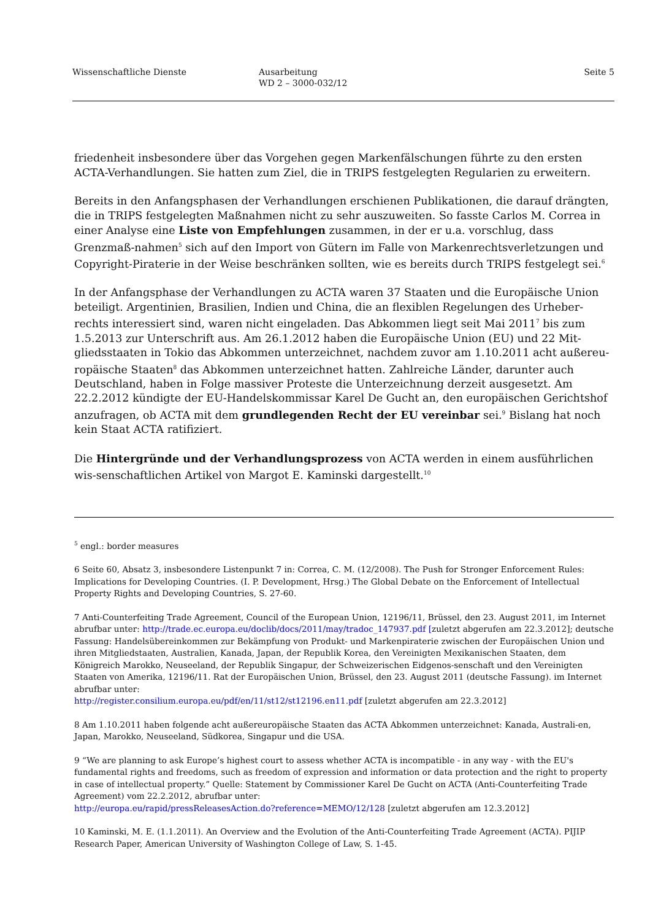Wissenschaftliche Dienste Ausarbeitung
WD 2 – 3000-032/12
Seite 5
friedenheit insbesondere über das Vorgehen gegen Markenfälschungen führte zu den ersten ACTA-Verhandlungen. Sie hatten zum Ziel, die in TRIPS festgelegten Regularien zu erweitern.
Bereits in den Anfangsphasen der Verhandlungen erschienen Publikationen, die darauf drängten, die in TRIPS festgelegten Maßnahmen nicht zu sehr auszuweiten. So fasste Carlos M. Correa in einer Analyse eine Liste von Empfehlungen zusammen, in der er u.a. vorschlug, dass Grenzmaß-nahmen<sup>5</sup> sich auf den Import von Gütern im Falle von Markenrechtsverletzungen und Copyright-Piraterie in der Weise beschränken sollten, wie es bereits durch TRIPS festgelegt sei.<sup>6</sup>
In der Anfangsphase der Verhandlungen zu ACTA waren 37 Staaten und die Europäische Union beteiligt. Argentinien, Brasilien, Indien und China, die an flexiblen Regelungen des Urheber-rechts interessiert sind, waren nicht eingeladen. Das Abkommen liegt seit Mai 2011<sup>7</sup> bis zum 1.5.2013 zur Unterschrift aus. Am 26.1.2012 haben die Europäische Union (EU) und 22 Mit-gliedsstaaten in Tokio das Abkommen unterzeichnet, nachdem zuvor am 1.10.2011 acht außereu-ropäische Staaten<sup>8</sup> das Abkommen unterzeichnet hatten. Zahlreiche Länder, darunter auch Deutschland, haben in Folge massiver Proteste die Unterzeichnung derzeit ausgesetzt. Am 22.2.2012 kündigte der EU-Handelskommissar Karel De Gucht an, den europäischen Gerichtshof anzufragen, ob ACTA mit dem grundlegenden Recht der EU vereinbar sei.<sup>9</sup> Bislang hat noch kein Staat ACTA ratifiziert.
Die Hintergründe und der Verhandlungsprozess von ACTA werden in einem ausführlichen wis-senschaftlichen Artikel von Margot E. Kaminski dargestellt.<sup>10</sup>
<sup>5</sup> engl.: border measures
6 Seite 60, Absatz 3, insbesondere Listenpunkt 7 in: Correa, C. M. (12/2008). The Push for Stronger Enforcement Rules: Implications for Developing Countries. (I. P. Development, Hrsg.) The Global Debate on the Enforcement of Intellectual Property Rights and Developing Countries, S. 27-60.
7 Anti-Counterfeiting Trade Agreement, Council of the European Union, 12196/11, Brüssel, den 23. August 2011, im Internet abrufbar unter: http://trade.ec.europa.eu/doclib/docs/2011/may/tradoc_147937.pdf [zuletzt abgerufen am 22.3.2012]; deutsche Fassung: Handelsübereinkommen zur Bekämpfung von Produkt- und Markenpiraterie zwischen der Europäischen Union und ihren Mitgliedstaaten, Australien, Kanada, Japan, der Republik Korea, den Vereinigten Mexikanischen Staaten, dem Königreich Marokko, Neuseeland, der Republik Singapur, der Schweizerischen Eidgenos-senschaft und den Vereinigten Staaten von Amerika, 12196/11. Rat der Europäischen Union, Brüssel, den 23. August 2011 (deutsche Fassung). im Internet abrufbar unter:
http://register.consilium.europa.eu/pdf/en/11/st12/st12196.en11.pdf [zuletzt abgerufen am 22.3.2012]
8 Am 1.10.2011 haben folgende acht außereuropäische Staaten das ACTA Abkommen unterzeichnet: Kanada, Australi-en, Japan, Marokko, Neuseeland, Südkorea, Singapur und die USA.
9 “We are planning to ask Europe’s highest court to assess whether ACTA is incompatible - in any way - with the EU's fundamental rights and freedoms, such as freedom of expression and information or data protection and the right to property in case of intellectual property.” Quelle: Statement by Commissioner Karel De Gucht on ACTA (Anti-Counterfeiting Trade Agreement) vom 22.2.2012, abrufbar unter:
http://europa.eu/rapid/pressReleasesAction.do?reference=MEMO/12/128 [zuletzt abgerufen am 12.3.2012]
10 Kaminski, M. E. (1.1.2011). An Overview and the Evolution of the Anti-Counterfeiting Trade Agreement (ACTA). PIJIP Research Paper, American University of Washington College of Law, S. 1-45.